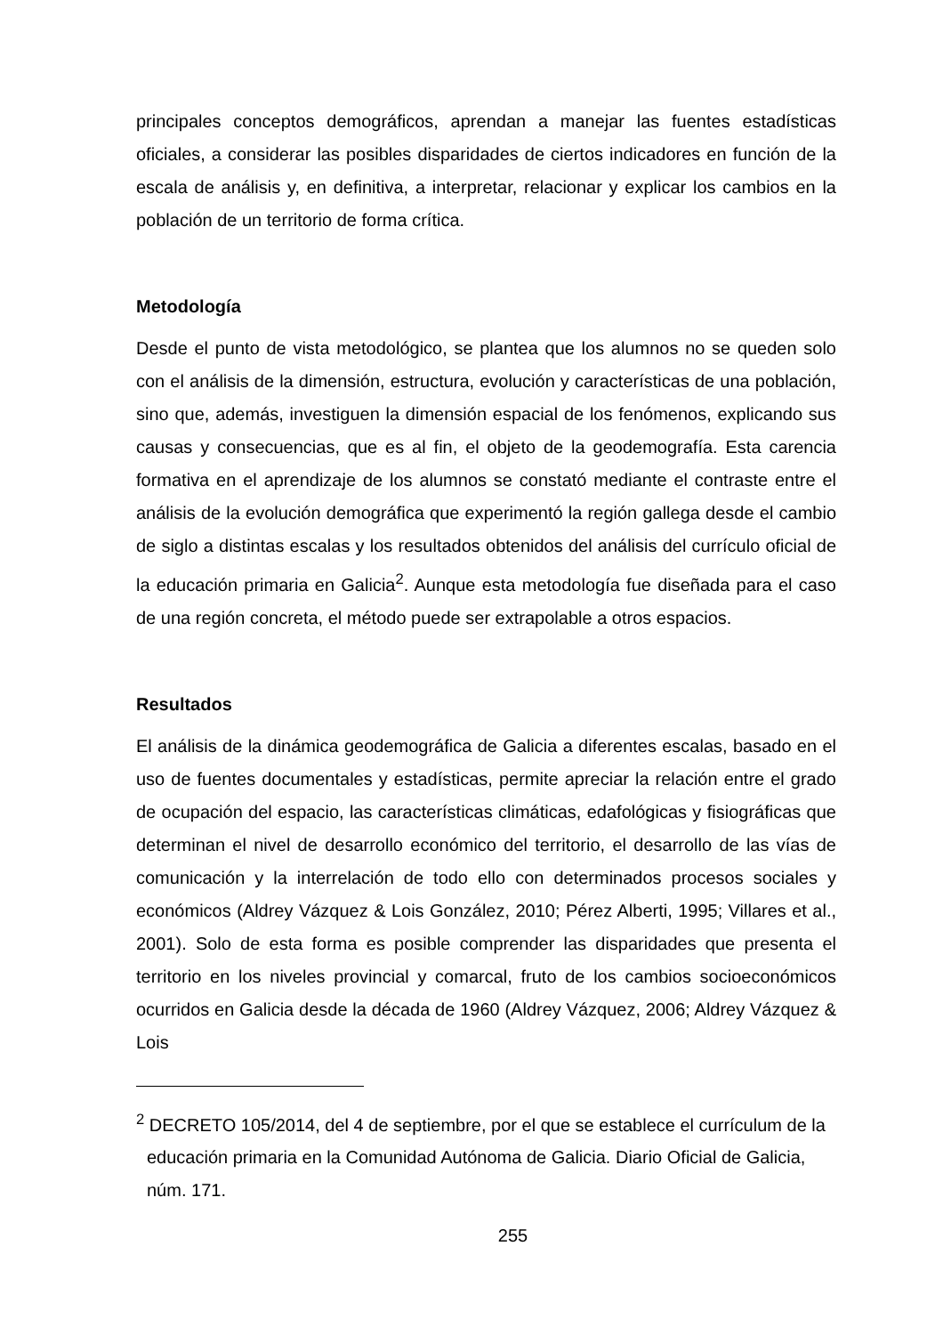principales conceptos demográficos, aprendan a manejar las fuentes estadísticas oficiales, a considerar las posibles disparidades de ciertos indicadores en función de la escala de análisis y, en definitiva, a interpretar, relacionar y explicar los cambios en la población de un territorio de forma crítica.
Metodología
Desde el punto de vista metodológico, se plantea que los alumnos no se queden solo con el análisis de la dimensión, estructura, evolución y características de una población, sino que, además, investiguen la dimensión espacial de los fenómenos, explicando sus causas y consecuencias, que es al fin, el objeto de la geodemografía. Esta carencia formativa en el aprendizaje de los alumnos se constató mediante el contraste entre el análisis de la evolución demográfica que experimentó la región gallega desde el cambio de siglo a distintas escalas y los resultados obtenidos del análisis del currículo oficial de la educación primaria en Galicia<sup>2</sup>. Aunque esta metodología fue diseñada para el caso de una región concreta, el método puede ser extrapolable a otros espacios.
Resultados
El análisis de la dinámica geodemográfica de Galicia a diferentes escalas, basado en el uso de fuentes documentales y estadísticas, permite apreciar la relación entre el grado de ocupación del espacio, las características climáticas, edafológicas y fisiográficas que determinan el nivel de desarrollo económico del territorio, el desarrollo de las vías de comunicación y la interrelación de todo ello con determinados procesos sociales y económicos (Aldrey Vázquez & Lois González, 2010; Pérez Alberti, 1995; Villares et al., 2001). Solo de esta forma es posible comprender las disparidades que presenta el territorio en los niveles provincial y comarcal, fruto de los cambios socioeconómicos ocurridos en Galicia desde la década de 1960 (Aldrey Vázquez, 2006; Aldrey Vázquez & Lois
<sup>2</sup> DECRETO 105/2014, del 4 de septiembre, por el que se establece el currículum de la educación primaria en la Comunidad Autónoma de Galicia. Diario Oficial de Galicia, núm. 171.
255